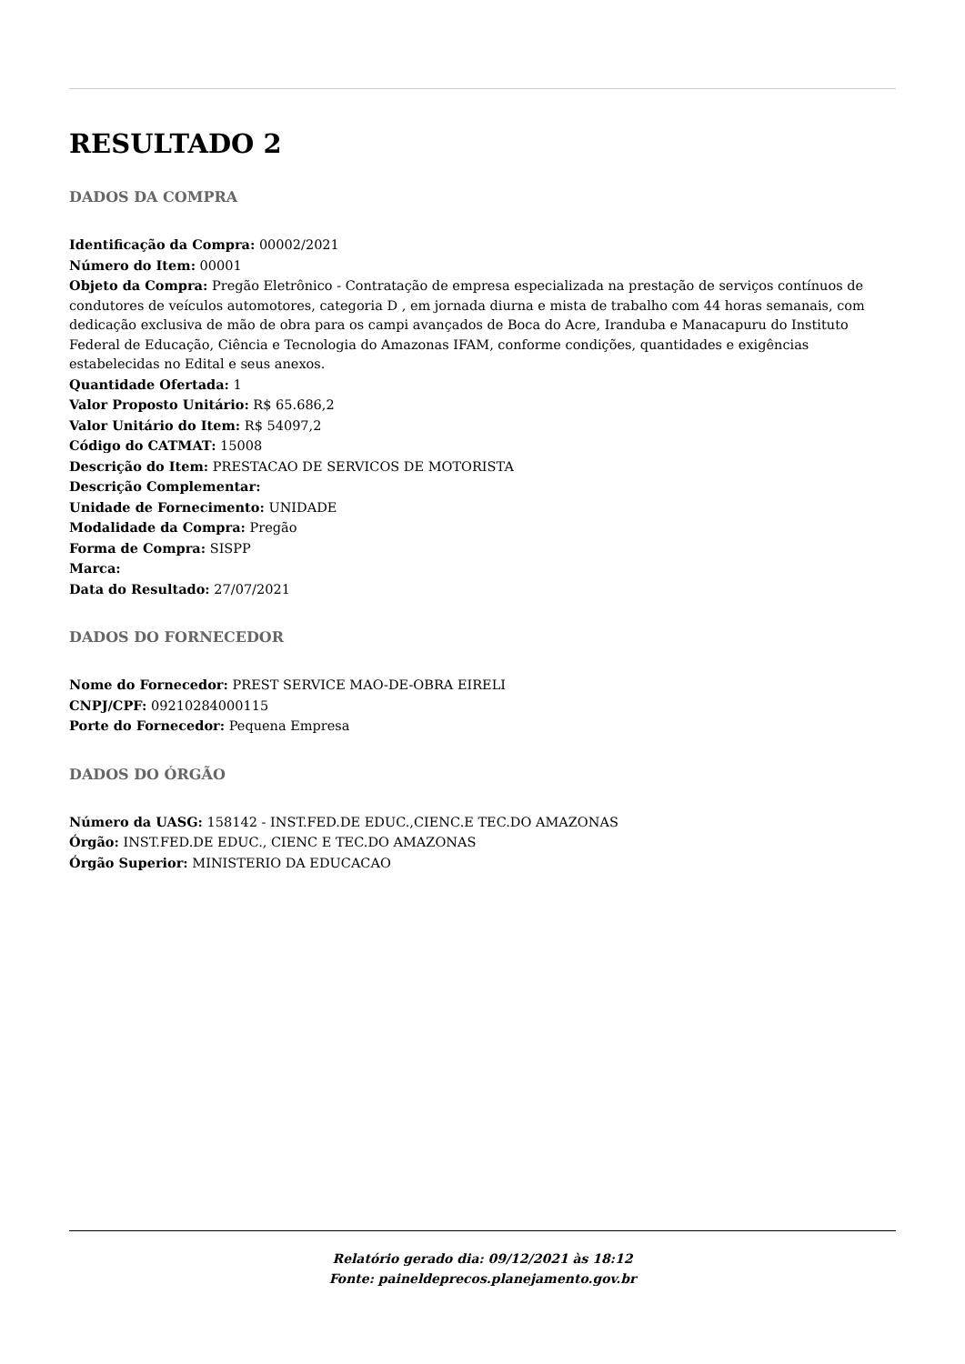RESULTADO 2
DADOS DA COMPRA
Identificação da Compra: 00002/2021
Número do Item: 00001
Objeto da Compra: Pregão Eletrônico - Contratação de empresa especializada na prestação de serviços contínuos de condutores de veículos automotores, categoria D , em jornada diurna e mista de trabalho com 44 horas semanais, com dedicação exclusiva de mão de obra para os campi avançados de Boca do Acre, Iranduba e Manacapuru do Instituto Federal de Educação, Ciência e Tecnologia do Amazonas IFAM, conforme condições, quantidades e exigências estabelecidas no Edital e seus anexos.
Quantidade Ofertada: 1
Valor Proposto Unitário: R$ 65.686,2
Valor Unitário do Item: R$ 54097,2
Código do CATMAT: 15008
Descrição do Item: PRESTACAO DE SERVICOS DE MOTORISTA
Descrição Complementar:
Unidade de Fornecimento: UNIDADE
Modalidade da Compra: Pregão
Forma de Compra: SISPP
Marca:
Data do Resultado: 27/07/2021
DADOS DO FORNECEDOR
Nome do Fornecedor: PREST SERVICE MAO-DE-OBRA EIRELI
CNPJ/CPF: 09210284000115
Porte do Fornecedor: Pequena Empresa
DADOS DO ÓRGÃO
Número da UASG: 158142 - INST.FED.DE EDUC.,CIENC.E TEC.DO AMAZONAS
Órgão: INST.FED.DE EDUC., CIENC E TEC.DO AMAZONAS
Órgão Superior: MINISTERIO DA EDUCACAO
Relatório gerado dia: 09/12/2021 às 18:12
Fonte: paineldeprecos.planejamento.gov.br